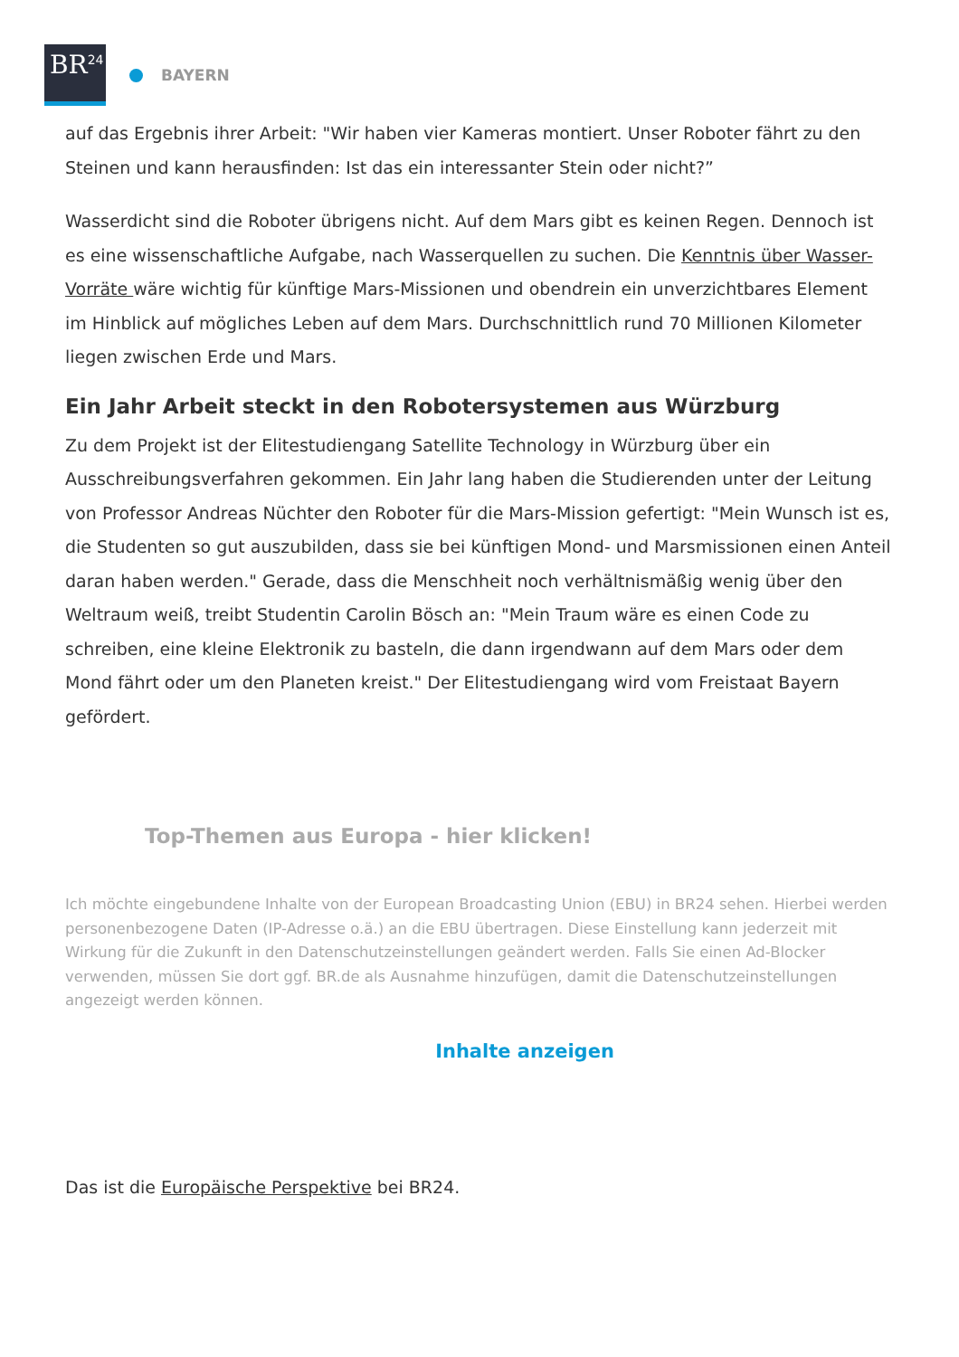BR<sup>24</sup>
BAYERN
auf das Ergebnis ihrer Arbeit: "Wir haben vier Kameras montiert. Unser Roboter fährt zu den Steinen und kann herausfinden: Ist das ein interessanter Stein oder nicht?”
Wasserdicht sind die Roboter übrigens nicht. Auf dem Mars gibt es keinen Regen. Dennoch ist es eine wissenschaftliche Aufgabe, nach Wasserquellen zu suchen. Die Kenntnis über Wasser-Vorräte wäre wichtig für künftige Mars-Missionen und obendrein ein unverzichtbares Element im Hinblick auf mögliches Leben auf dem Mars. Durchschnittlich rund 70 Millionen Kilometer liegen zwischen Erde und Mars.
Ein Jahr Arbeit steckt in den Robotersystemen aus Würzburg
Zu dem Projekt ist der Elitestudiengang Satellite Technology in Würzburg über ein Ausschreibungsverfahren gekommen. Ein Jahr lang haben die Studierenden unter der Leitung von Professor Andreas Nüchter den Roboter für die Mars-Mission gefertigt: "Mein Wunsch ist es, die Studenten so gut auszubilden, dass sie bei künftigen Mond- und Marsmissionen einen Anteil daran haben werden." Gerade, dass die Menschheit noch verhältnismäßig wenig über den Weltraum weiß, treibt Studentin Carolin Bösch an: "Mein Traum wäre es einen Code zu schreiben, eine kleine Elektronik zu basteln, die dann irgendwann auf dem Mars oder dem Mond fährt oder um den Planeten kreist." Der Elitestudiengang wird vom Freistaat Bayern gefördert.
Top-Themen aus Europa - hier klicken!
Ich möchte eingebundene Inhalte von der European Broadcasting Union (EBU) in BR24 sehen. Hierbei werden personenbezogene Daten (IP-Adresse o.ä.) an die EBU übertragen. Diese Einstellung kann jederzeit mit Wirkung für die Zukunft in den Datenschutzeinstellungen geändert werden. Falls Sie einen Ad-Blocker verwenden, müssen Sie dort ggf. BR.de als Ausnahme hinzufügen, damit die Datenschutzeinstellungen angezeigt werden können.
Inhalte anzeigen
Das ist die Europäische Perspektive bei BR24.